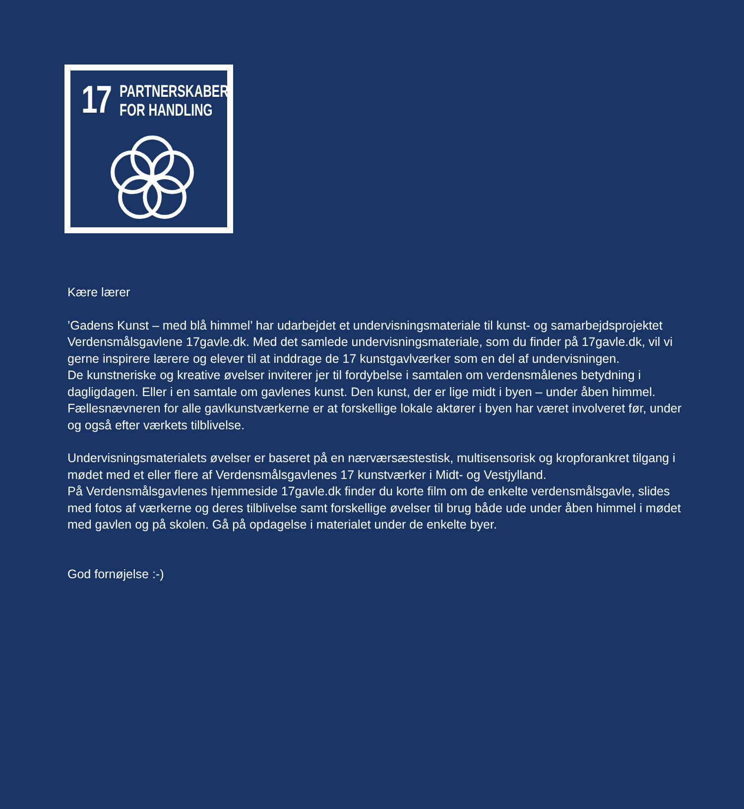17
PARTNERSKABER
FOR HANDLING
Kære lærer
’Gadens Kunst – med blå himmel’ har udarbejdet et undervisningsmateriale til kunst- og samarbejdsprojektet Verdensmålsgavlene 17gavle.dk. Med det samlede undervisningsmateriale, som du finder på 17gavle.dk, vil vi gerne inspirere lærere og elever til at inddrage de 17 kunstgavlværker som en del af undervisningen.
De kunstneriske og kreative øvelser inviterer jer til fordybelse i samtalen om verdensmålenes betydning i dagligdagen. Eller i en samtale om gavlenes kunst. Den kunst, der er lige midt i byen – under åben himmel. Fællesnævneren for alle gavlkunstværkerne er at forskellige lokale aktører i byen har været involveret før, under og også efter værkets tilblivelse.
Undervisningsmaterialets øvelser er baseret på en nærværsæstestisk, multisensorisk og kropforankret tilgang i mødet med et eller flere af Verdensmålsgavlenes 17 kunstværker i Midt- og Vestjylland.
På Verdensmålsgavlenes hjemmeside 17gavle.dk finder du korte film om de enkelte verdensmålsgavle, slides med fotos af værkerne og deres tilblivelse samt forskellige øvelser til brug både ude under åben himmel i mødet med gavlen og på skolen. Gå på opdagelse i materialet under de enkelte byer.
God fornøjelse :-)